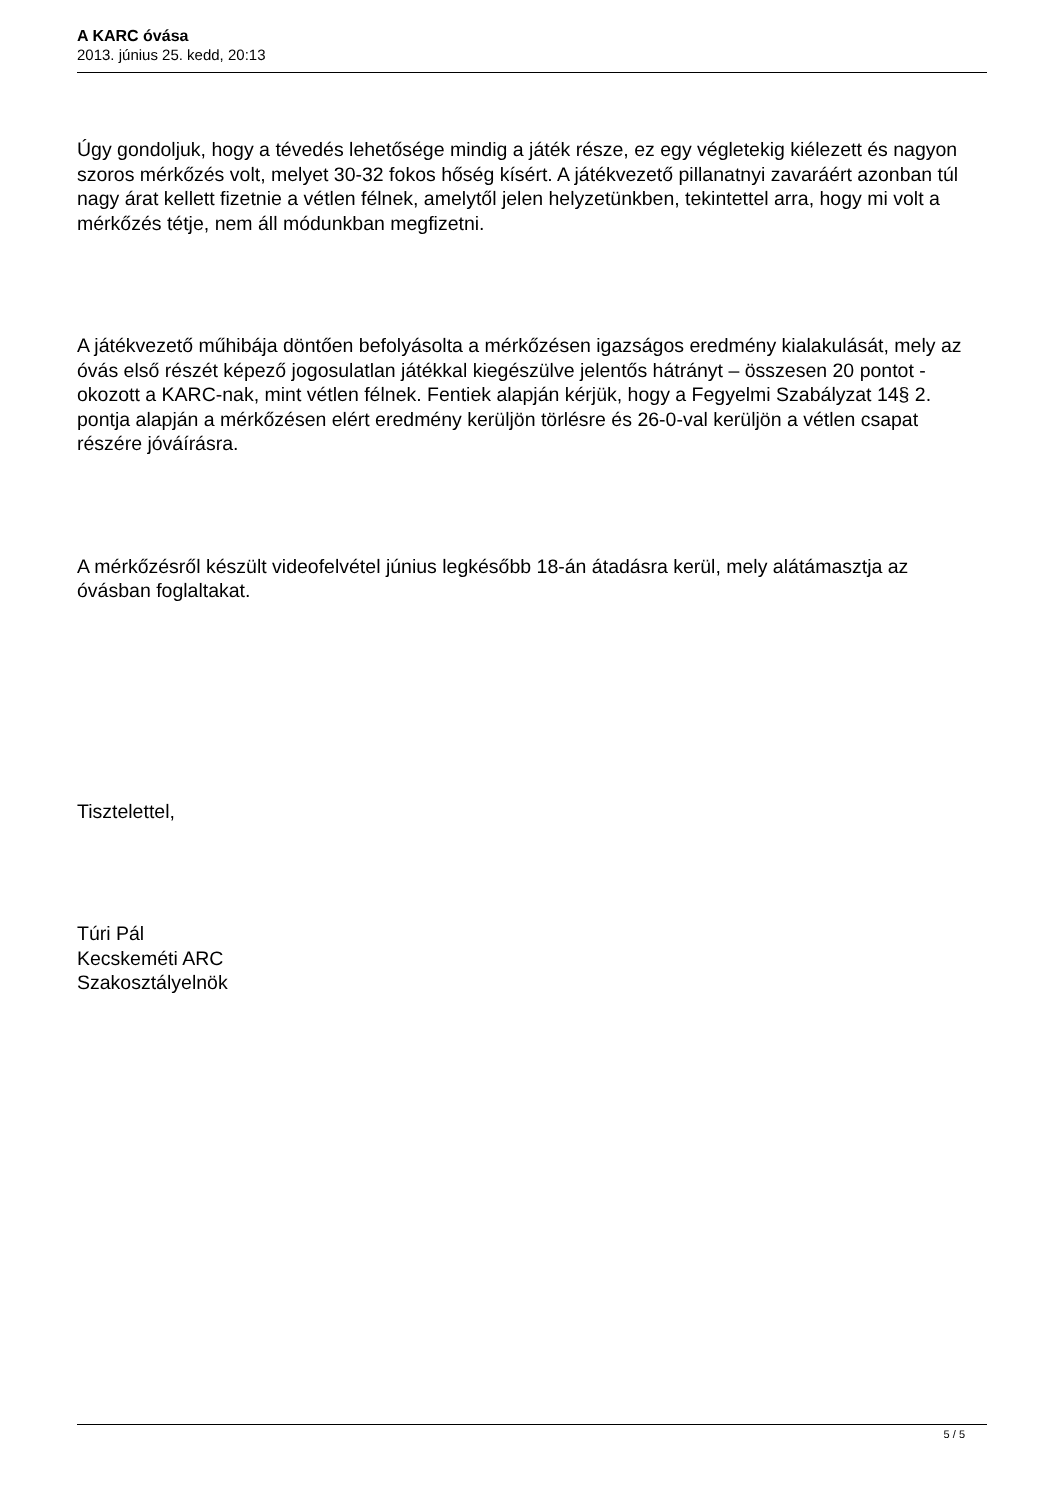A KARC óvása
2013. június 25. kedd, 20:13
Úgy gondoljuk, hogy a tévedés lehetősége mindig a játék része, ez egy végletekig kiélezett és nagyon szoros mérkőzés volt, melyet 30-32 fokos hőség kísért. A játékvezető pillanatnyi zavaráért azonban túl nagy árat kellett fizetnie a vétlen félnek, amelytől jelen helyzetünkben, tekintettel arra, hogy mi volt a mérkőzés tétje, nem áll módunkban megfizetni.
A játékvezető műhibája döntően befolyásolta a mérkőzésen igazságos eredmény kialakulását, mely az óvás első részét képező jogosulatlan játékkal kiegészülve jelentős hátrányt – összesen 20 pontot - okozott a KARC-nak, mint vétlen félnek. Fentiek alapján kérjük, hogy a Fegyelmi Szabályzat 14§ 2. pontja alapján a mérkőzésen elért eredmény kerüljön törlésre és 26-0-val kerüljön a vétlen csapat részére jóváírásra.
A mérkőzésről készült videofelvétel június legkésőbb 18-án átadásra kerül, mely alátámasztja az óvásban foglaltakat.
Tisztelettel,
Túri Pál
Kecskeméti ARC
Szakosztályelnök
5 / 5